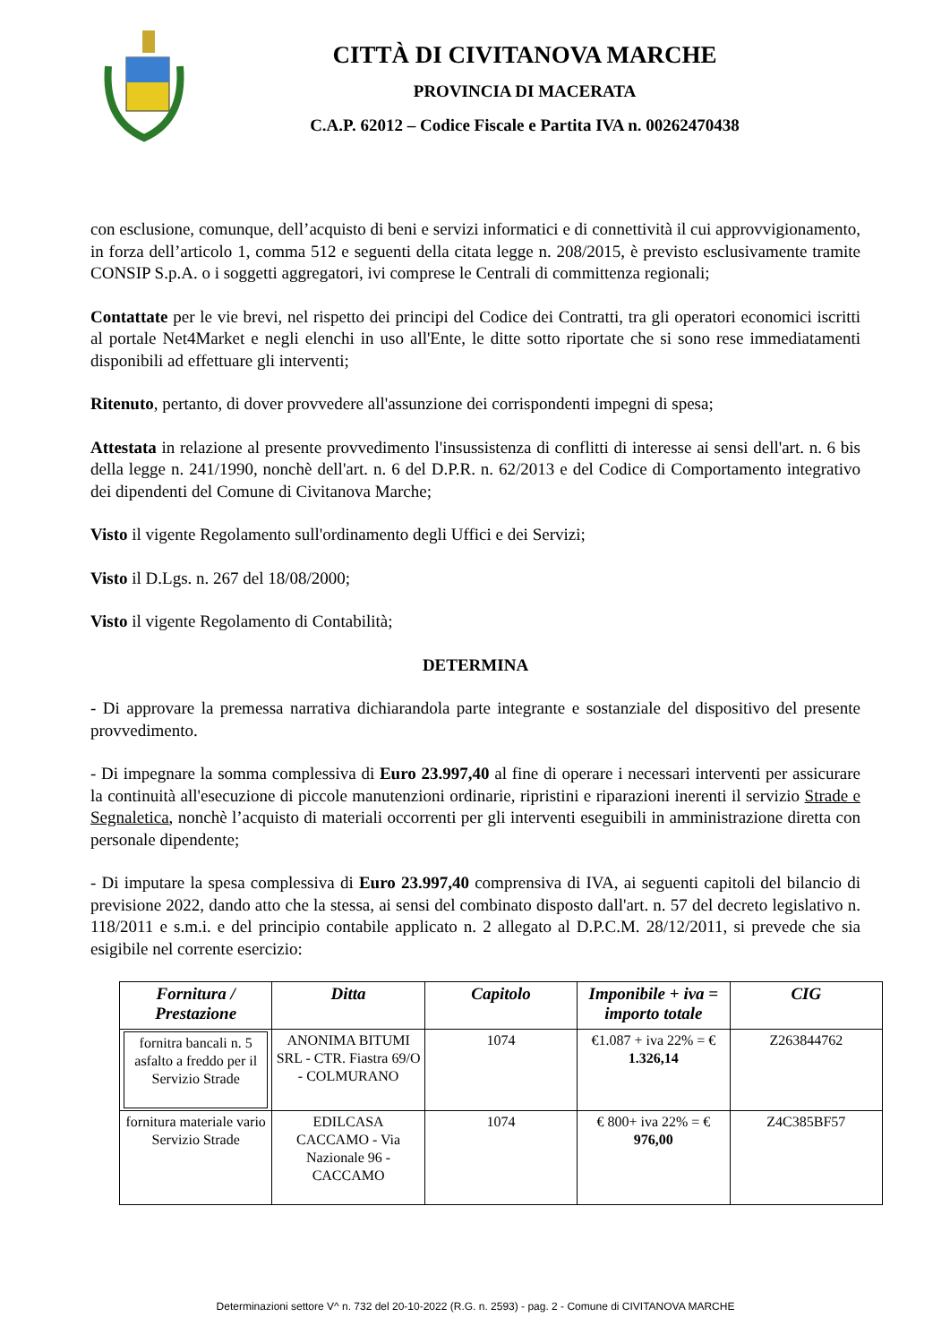CITTÀ DI CIVITANOVA MARCHE
PROVINCIA DI MACERATA
C.A.P. 62012 – Codice Fiscale e Partita IVA n. 00262470438
con esclusione, comunque, dell’acquisto di beni e servizi informatici e di connettività il cui approvvigionamento, in forza dell’articolo 1, comma 512 e seguenti della citata legge n. 208/2015, è previsto esclusivamente tramite CONSIP S.p.A. o i soggetti aggregatori, ivi comprese le Centrali di committenza regionali;
Contattate per le vie brevi, nel rispetto dei principi del Codice dei Contratti, tra gli operatori economici iscritti al portale Net4Market e negli elenchi in uso all'Ente, le ditte sotto riportate che si sono rese immediatamenti disponibili ad effettuare gli interventi;
Ritenuto, pertanto, di dover provvedere all'assunzione dei corrispondenti impegni di spesa;
Attestata in relazione al presente provvedimento l'insussistenza di conflitti di interesse ai sensi dell'art. n. 6 bis della legge n. 241/1990, nonchè dell'art. n. 6 del D.P.R. n. 62/2013 e del Codice di Comportamento integrativo dei dipendenti del Comune di Civitanova Marche;
Visto il vigente Regolamento sull'ordinamento degli Uffici e dei Servizi;
Visto il D.Lgs. n. 267 del 18/08/2000;
Visto il vigente Regolamento di Contabilità;
DETERMINA
- Di approvare la premessa narrativa dichiarandola parte integrante e sostanziale del dispositivo del presente provvedimento.
- Di impegnare la somma complessiva di Euro 23.997,40 al fine di operare i necessari interventi per assicurare la continuità all'esecuzione di piccole manutenzioni ordinarie, ripristini e riparazioni inerenti il servizio Strade e Segnaletica, nonchè l’acquisto di materiali occorrenti per gli interventi eseguibili in amministrazione diretta con personale dipendente;
- Di imputare la spesa complessiva di Euro 23.997,40 comprensiva di IVA, ai seguenti capitoli del bilancio di previsione 2022, dando atto che la stessa, ai sensi del combinato disposto dall'art. n. 57 del decreto legislativo n. 118/2011 e s.m.i. e del principio contabile applicato n. 2 allegato al D.P.C.M. 28/12/2011, si prevede che sia esigibile nel corrente esercizio:
| Fornitura / Prestazione | Ditta | Capitolo | Imponibile + iva = importo totale | CIG |
| --- | --- | --- | --- | --- |
| fornitra bancali n. 5 asfalto a freddo per il Servizio Strade | ANONIMA BITUMI SRL - CTR. Fiastra 69/O - COLMURANO | 1074 | €1.087 + iva 22% = € 1.326,14 | Z263844762 |
| fornitura materiale vario Servizio Strade | EDILCASA CACCAMO - Via Nazionale 96 - CACCAMO | 1074 | € 800+ iva 22% = € 976,00 | Z4C385BF57 |
Determinazioni settore V^ n. 732 del 20-10-2022 (R.G. n. 2593) - pag. 2 - Comune di CIVITANOVA MARCHE